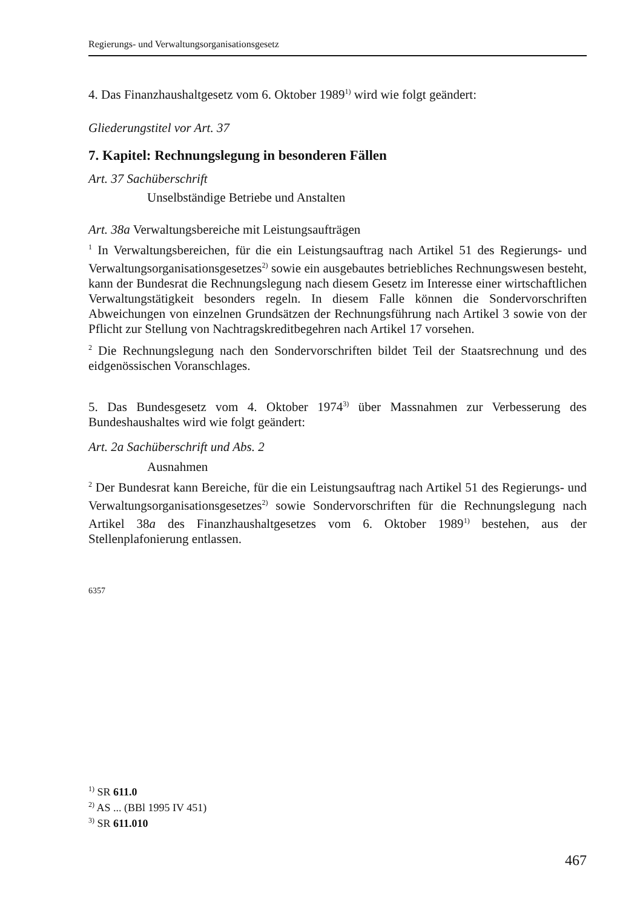Regierungs- und Verwaltungsorganisationsgesetz
4. Das Finanzhaushaltgesetz vom 6. Oktober 1989<sup>1)</sup> wird wie folgt geändert:
Gliederungstitel vor Art. 37
7. Kapitel: Rechnungslegung in besonderen Fällen
Art. 37 Sachüberschrift
Unselbständige Betriebe und Anstalten
Art. 38a Verwaltungsbereiche mit Leistungsaufträgen
<sup>1</sup> In Verwaltungsbereichen, für die ein Leistungsauftrag nach Artikel 51 des Regierungs- und Verwaltungsorganisationsgesetzes<sup>2)</sup> sowie ein ausgebautes betriebliches Rechnungswesen besteht, kann der Bundesrat die Rechnungslegung nach diesem Gesetz im Interesse einer wirtschaftlichen Verwaltungstätigkeit besonders regeln. In diesem Falle können die Sondervorschriften Abweichungen von einzelnen Grundsätzen der Rechnungsführung nach Artikel 3 sowie von der Pflicht zur Stellung von Nachtragskreditbegehren nach Artikel 17 vorsehen.
<sup>2</sup> Die Rechnungslegung nach den Sondervorschriften bildet Teil der Staatsrechnung und des eidgenössischen Voranschlages.
5. Das Bundesgesetz vom 4. Oktober 1974<sup>3)</sup> über Massnahmen zur Verbesserung des Bundeshaushaltes wird wie folgt geändert:
Art. 2a Sachüberschrift und Abs. 2
Ausnahmen
<sup>2</sup> Der Bundesrat kann Bereiche, für die ein Leistungsauftrag nach Artikel 51 des Regierungs- und Verwaltungsorganisationsgesetzes<sup>2)</sup> sowie Sondervorschriften für die Rechnungslegung nach Artikel 38a des Finanzhaushaltgesetzes vom 6. Oktober 1989<sup>1)</sup> bestehen, aus der Stellenplafonierung entlassen.
6357
<sup>1)</sup> SR 611.0
<sup>2)</sup> AS ... (BBl 1995 IV 451)
<sup>3)</sup> SR 611.010
467